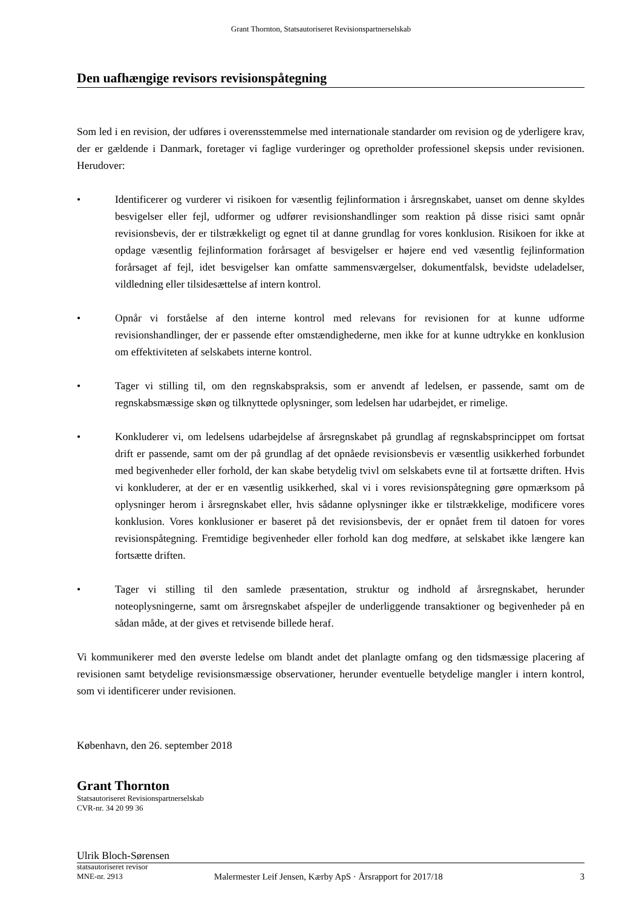Grant Thornton, Statsautoriseret Revisionspartnerselskab
Den uafhængige revisors revisionspåtegning
Som led i en revision, der udføres i overensstemmelse med internationale standarder om revision og de yderligere krav, der er gældende i Danmark, foretager vi faglige vurderinger og opretholder professionel skepsis under revisionen. Herudover:
• Identificerer og vurderer vi risikoen for væsentlig fejlinformation i årsregnskabet, uanset om denne skyldes besvigelser eller fejl, udformer og udfører revisionshandlinger som reaktion på disse risici samt opnår revisionsbevis, der er tilstrækkeligt og egnet til at danne grundlag for vores konklusion. Risikoen for ikke at opdage væsentlig fejlinformation forårsaget af besvigelser er højere end ved væsentlig fejlinformation forårsaget af fejl, idet besvigelser kan omfatte sammensværgelser, dokumentfalsk, bevidste udeladelser, vildledning eller tilsidesættelse af intern kontrol.
• Opnår vi forståelse af den interne kontrol med relevans for revisionen for at kunne udforme revisionshandlinger, der er passende efter omstændighederne, men ikke for at kunne udtrykke en konklusion om effektiviteten af selskabets interne kontrol.
• Tager vi stilling til, om den regnskabspraksis, som er anvendt af ledelsen, er passende, samt om de regnskabsmæssige skøn og tilknyttede oplysninger, som ledelsen har udarbejdet, er rimelige.
• Konkluderer vi, om ledelsens udarbejdelse af årsregnskabet på grundlag af regnskabsprincippet om fortsat drift er passende, samt om der på grundlag af det opnåede revisionsbevis er væsentlig usikkerhed forbundet med begivenheder eller forhold, der kan skabe betydelig tvivl om selskabets evne til at fortsætte driften. Hvis vi konkluderer, at der er en væsentlig usikkerhed, skal vi i vores revisionspåtegning gøre opmærksom på oplysninger herom i årsregnskabet eller, hvis sådanne oplysninger ikke er tilstrækkelige, modificere vores konklusion. Vores konklusioner er baseret på det revisionsbevis, der er opnået frem til datoen for vores revisionspåtegning. Fremtidige begivenheder eller forhold kan dog medføre, at selskabet ikke længere kan fortsætte driften.
• Tager vi stilling til den samlede præsentation, struktur og indhold af årsregnskabet, herunder noteoplysningerne, samt om årsregnskabet afspejler de underliggende transaktioner og begivenheder på en sådan måde, at der gives et retvisende billede heraf.
Vi kommunikerer med den øverste ledelse om blandt andet det planlagte omfang og den tidsmæssige placering af revisionen samt betydelige revisionsmæssige observationer, herunder eventuelle betydelige mangler i intern kontrol, som vi identificerer under revisionen.
København, den 26. september 2018
Grant Thornton
Statsautoriseret Revisionspartnerselskab
CVR-nr. 34 20 99 36
Ulrik Bloch-Sørensen
statsautoriseret revisor
MNE-nr. 2913
Malermester Leif Jensen, Kærby ApS · Årsrapport for 2017/18 3